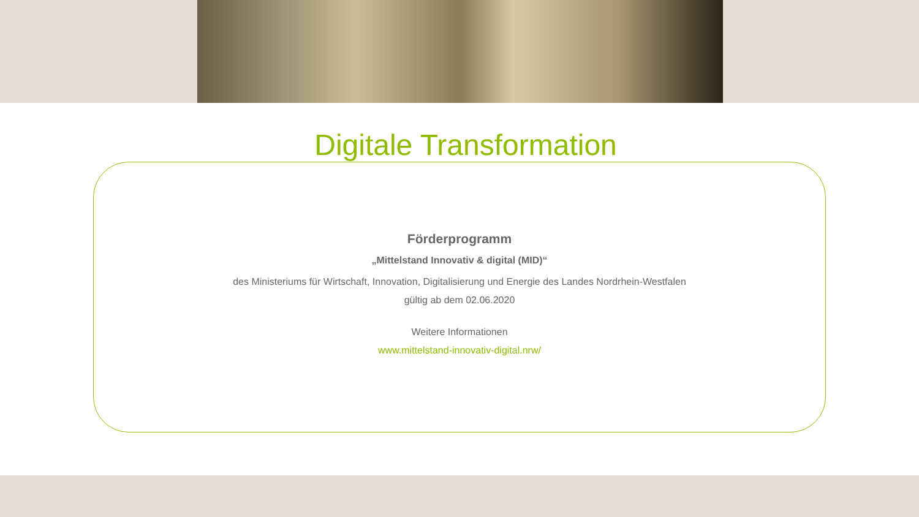Digitale Transformation
Förderprogramm
„Mittelstand Innovativ & digital (MID)“
des Ministeriums für Wirtschaft, Innovation, Digitalisierung und Energie des Landes Nordrhein-Westfalen
gültig ab dem 02.06.2020
Weitere Informationen
www.mittelstand-innovativ-digital.nrw/